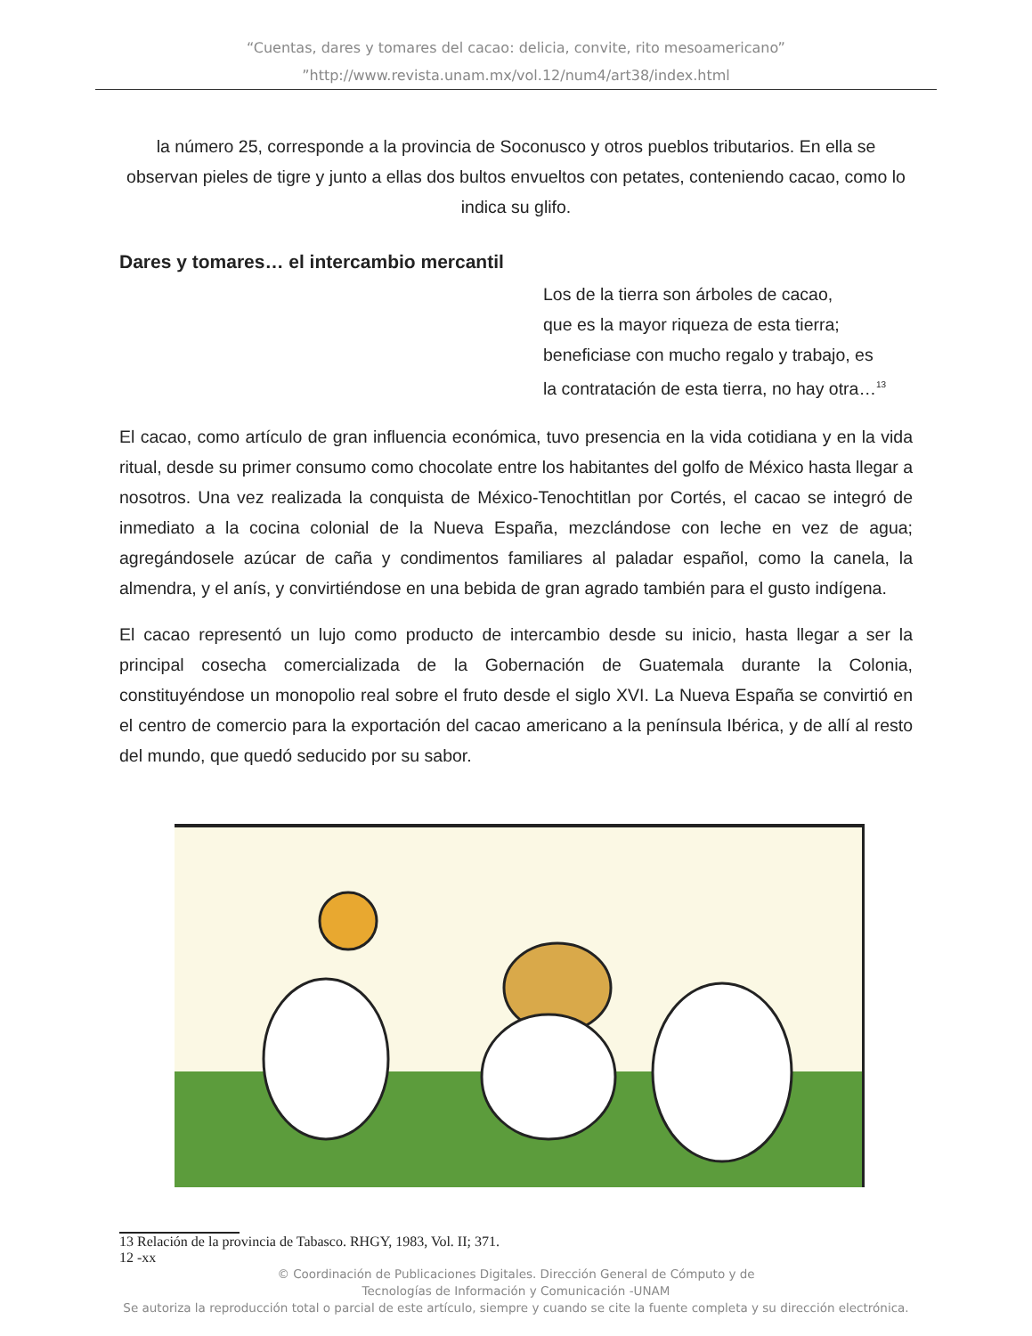“Cuentas, dares y tomares del cacao: delicia, convite, rito mesoamericano”
”http://www.revista.unam.mx/vol.12/num4/art38/index.html
la número 25, corresponde a la provincia de Soconusco y otros pueblos tributarios. En ella se observan pieles de tigre y junto a ellas dos bultos envueltos con petates, conteniendo cacao, como lo indica su glifo.
Dares y tomares… el intercambio mercantil
Los de la tierra son árboles de cacao,
que es la mayor riqueza de esta tierra;
beneficiase con mucho regalo y trabajo, es
la contratación de esta tierra, no hay otra…<sup>13</sup>
El cacao, como artículo de gran influencia económica, tuvo presencia en la vida cotidiana y en la vida ritual, desde su primer consumo como chocolate entre los habitantes del golfo de México hasta llegar a nosotros. Una vez realizada la conquista de México-Tenochtitlan por Cortés, el cacao se integró de inmediato a la cocina colonial de la Nueva España, mezclándose con leche en vez de agua; agregándosele azúcar de caña y condimentos familiares al paladar español, como la canela, la almendra, y el anís, y convirtiéndose en una bebida de gran agrado también para el gusto indígena.
El cacao representó un lujo como producto de intercambio desde su inicio, hasta llegar a ser la principal cosecha comercializada de la Gobernación de Guatemala durante la Colonia, constituyéndose un monopolio real sobre el fruto desde el siglo XVI. La Nueva España se convirtió en el centro de comercio para la exportación del cacao americano a la península Ibérica, y de allí al resto del mundo, que quedó seducido por su sabor.
13 Relación de la provincia de Tabasco. RHGY, 1983, Vol. II; 371.
12 -xx
© Coordinación de Publicaciones Digitales. Dirección General de Cómputo y de
Tecnologías de Información y Comunicación -UNAM
Se autoriza la reproducción total o parcial de este artículo, siempre y cuando se cite la fuente completa y su dirección electrónica.